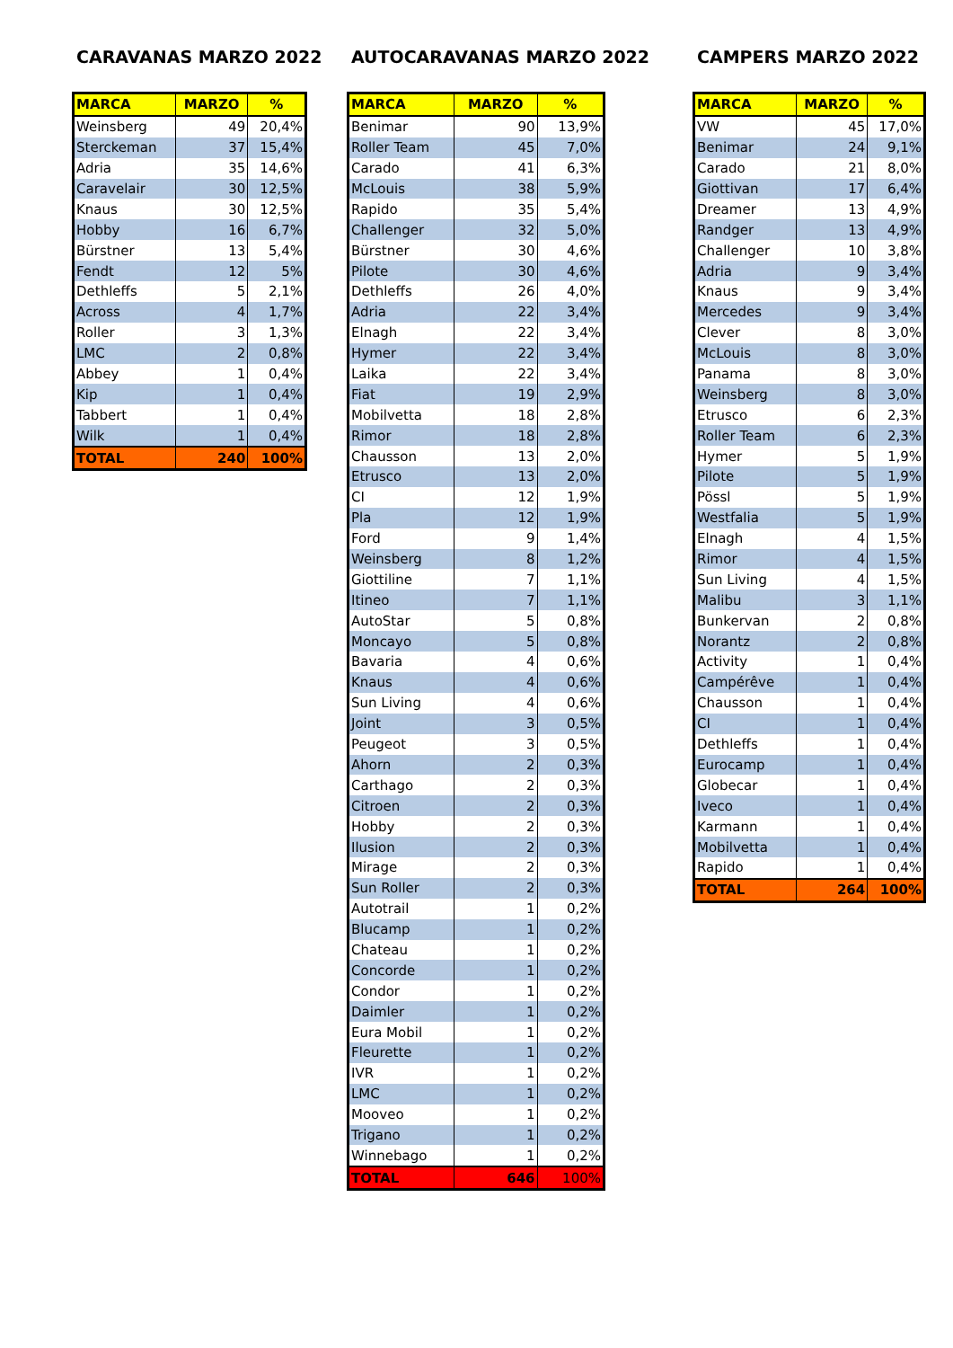CARAVANAS MARZO 2022
| MARCA | MARZO | % |
| --- | --- | --- |
| Weinsberg | 49 | 20,4% |
| Sterckeman | 37 | 15,4% |
| Adria | 35 | 14,6% |
| Caravelair | 30 | 12,5% |
| Knaus | 30 | 12,5% |
| Hobby | 16 | 6,7% |
| Bürstner | 13 | 5,4% |
| Fendt | 12 | 5% |
| Dethleffs | 5 | 2,1% |
| Across | 4 | 1,7% |
| Roller | 3 | 1,3% |
| LMC | 2 | 0,8% |
| Abbey | 1 | 0,4% |
| Kip | 1 | 0,4% |
| Tabbert | 1 | 0,4% |
| Wilk | 1 | 0,4% |
| TOTAL | 240 | 100% |
AUTOCARAVANAS MARZO 2022
| MARCA | MARZO | % |
| --- | --- | --- |
| Benimar | 90 | 13,9% |
| Roller Team | 45 | 7,0% |
| Carado | 41 | 6,3% |
| McLouis | 38 | 5,9% |
| Rapido | 35 | 5,4% |
| Challenger | 32 | 5,0% |
| Bürstner | 30 | 4,6% |
| Pilote | 30 | 4,6% |
| Dethleffs | 26 | 4,0% |
| Adria | 22 | 3,4% |
| Elnagh | 22 | 3,4% |
| Hymer | 22 | 3,4% |
| Laika | 22 | 3,4% |
| Fiat | 19 | 2,9% |
| Mobilvetta | 18 | 2,8% |
| Rimor | 18 | 2,8% |
| Chausson | 13 | 2,0% |
| Etrusco | 13 | 2,0% |
| CI | 12 | 1,9% |
| Pla | 12 | 1,9% |
| Ford | 9 | 1,4% |
| Weinsberg | 8 | 1,2% |
| Giottiline | 7 | 1,1% |
| Itineo | 7 | 1,1% |
| AutoStar | 5 | 0,8% |
| Moncayo | 5 | 0,8% |
| Bavaria | 4 | 0,6% |
| Knaus | 4 | 0,6% |
| Sun Living | 4 | 0,6% |
| Joint | 3 | 0,5% |
| Peugeot | 3 | 0,5% |
| Ahorn | 2 | 0,3% |
| Carthago | 2 | 0,3% |
| Citroen | 2 | 0,3% |
| Hobby | 2 | 0,3% |
| Ilusion | 2 | 0,3% |
| Mirage | 2 | 0,3% |
| Sun Roller | 2 | 0,3% |
| Autotrail | 1 | 0,2% |
| Blucamp | 1 | 0,2% |
| Chateau | 1 | 0,2% |
| Concorde | 1 | 0,2% |
| Condor | 1 | 0,2% |
| Daimler | 1 | 0,2% |
| Eura Mobil | 1 | 0,2% |
| Fleurette | 1 | 0,2% |
| IVR | 1 | 0,2% |
| LMC | 1 | 0,2% |
| Mooveo | 1 | 0,2% |
| Trigano | 1 | 0,2% |
| Winnebago | 1 | 0,2% |
| TOTAL | 646 | 100% |
CAMPERS MARZO 2022
| MARCA | MARZO | % |
| --- | --- | --- |
| VW | 45 | 17,0% |
| Benimar | 24 | 9,1% |
| Carado | 21 | 8,0% |
| Giottivan | 17 | 6,4% |
| Dreamer | 13 | 4,9% |
| Randger | 13 | 4,9% |
| Challenger | 10 | 3,8% |
| Adria | 9 | 3,4% |
| Knaus | 9 | 3,4% |
| Mercedes | 9 | 3,4% |
| Clever | 8 | 3,0% |
| McLouis | 8 | 3,0% |
| Panama | 8 | 3,0% |
| Weinsberg | 8 | 3,0% |
| Etrusco | 6 | 2,3% |
| Roller Team | 6 | 2,3% |
| Hymer | 5 | 1,9% |
| Pilote | 5 | 1,9% |
| Pössl | 5 | 1,9% |
| Westfalia | 5 | 1,9% |
| Elnagh | 4 | 1,5% |
| Rimor | 4 | 1,5% |
| Sun Living | 4 | 1,5% |
| Malibu | 3 | 1,1% |
| Bunkervan | 2 | 0,8% |
| Norantz | 2 | 0,8% |
| Activity | 1 | 0,4% |
| Campérêve | 1 | 0,4% |
| Chausson | 1 | 0,4% |
| CI | 1 | 0,4% |
| Dethleffs | 1 | 0,4% |
| Eurocamp | 1 | 0,4% |
| Globecar | 1 | 0,4% |
| Iveco | 1 | 0,4% |
| Karmann | 1 | 0,4% |
| Mobilvetta | 1 | 0,4% |
| Rapido | 1 | 0,4% |
| TOTAL | 264 | 100% |